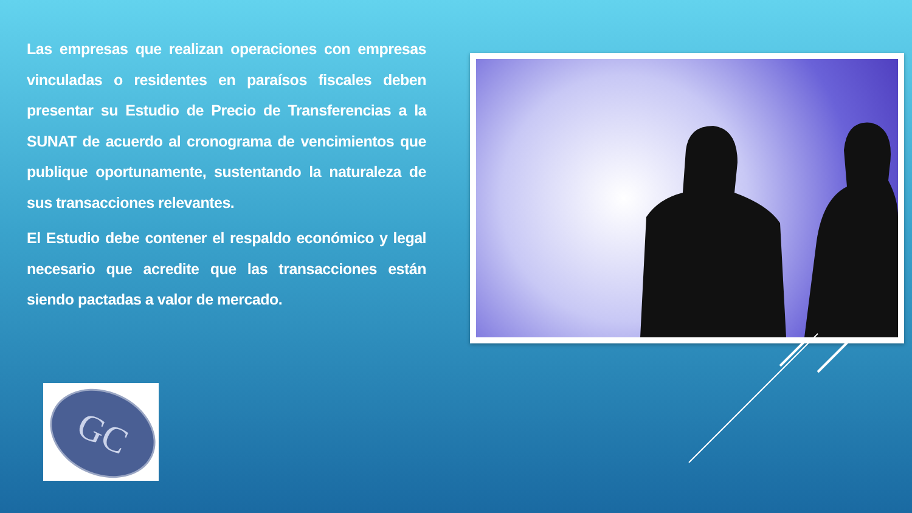Las empresas que realizan operaciones con empresas vinculadas o residentes en paraísos fiscales deben presentar su Estudio de Precio de Transferencias a la SUNAT de acuerdo al cronograma de vencimientos que publique oportunamente, sustentando la naturaleza de sus transacciones relevantes.
El Estudio debe contener el respaldo económico y legal necesario que acredite que las transacciones están siendo pactadas a valor de mercado.
GC